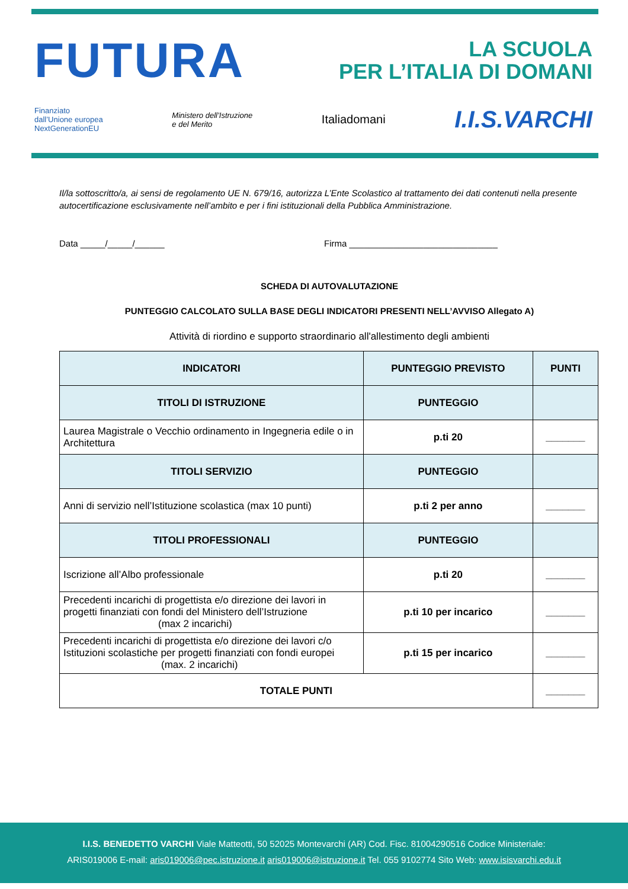FUTURA LA SCUOLA
PER L’ITALIA DI DOMANI
Finanziato
dall’Unione europea
NextGenerationEU Ministero dell’Istruzione
e del Merito Italiadomani I.I.S.VARCHI
Il/la sottoscritto/a, ai sensi de regolamento UE N. 679/16, autorizza L’Ente Scolastico al trattamento dei dati contenuti nella presente autocertificazione esclusivamente nell’ambito e per i fini istituzionali della Pubblica Amministrazione.
Data _____/_____/______ Firma ______________________________
SCHEDA DI AUTOVALUTAZIONE
PUNTEGGIO CALCOLATO SULLA BASE DEGLI INDICATORI PRESENTI NELL’AVVISO Allegato A)
Attività di riordino e supporto straordinario all'allestimento degli ambienti
| INDICATORI | PUNTEGGIO PREVISTO | PUNTI |
| --- | --- | --- |
| TITOLI DI ISTRUZIONE | PUNTEGGIO | |
| Laurea Magistrale o Vecchio ordinamento in Ingegneria edile o in Architettura | p.ti 20 | _______ |
| TITOLI SERVIZIO | PUNTEGGIO | |
| Anni di servizio nell’Istituzione scolastica (max 10 punti) | p.ti 2 per anno | _______ |
| TITOLI PROFESSIONALI | PUNTEGGIO | |
| Iscrizione all’Albo professionale | p.ti 20 | _______ |
| Precedenti incarichi di progettista e/o direzione dei lavori in progetti finanziati con fondi del Ministero dell’Istruzione (max 2 incarichi) | p.ti 10 per incarico | _______ |
| Precedenti incarichi di progettista e/o direzione dei lavori c/o Istituzioni scolastiche per progetti finanziati con fondi europei (max. 2 incarichi) | p.ti 15 per incarico | _______ |
| TOTALE PUNTI | | _______ |
I.I.S. BENEDETTO VARCHI Viale Matteotti, 50 52025 Montevarchi (AR) Cod. Fisc. 81004290516 Codice Ministeriale:
ARIS019006 E-mail: aris019006@pec.istruzione.it aris019006@istruzione.it Tel. 055 9102774 Sito Web: www.isisvarchi.edu.it